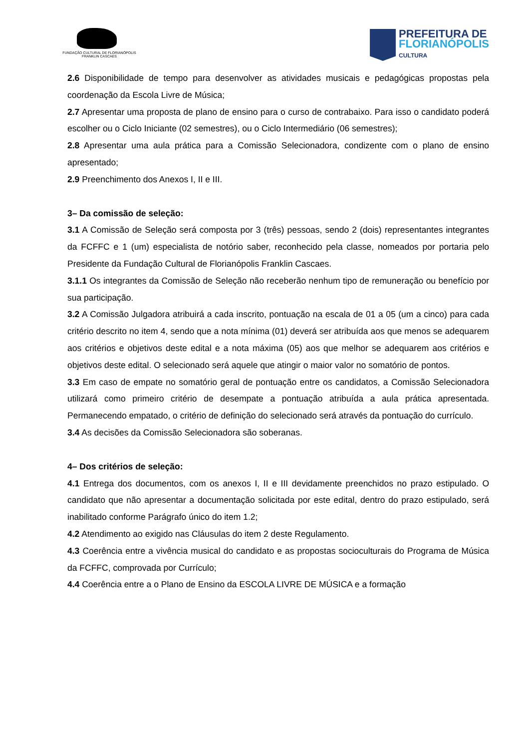FUNDAÇÃO CULTURAL DE FLORIANÓPOLIS
FRANKLIN CASCAES
PREFEITURA DE
FLORIANÓPOLIS
CULTURA
2.6 Disponibilidade de tempo para desenvolver as atividades musicais e pedagógicas propostas pela coordenação da Escola Livre de Música;
2.7 Apresentar uma proposta de plano de ensino para o curso de contrabaixo. Para isso o candidato poderá escolher ou o Ciclo Iniciante (02 semestres), ou o Ciclo Intermediário (06 semestres);
2.8 Apresentar uma aula prática para a Comissão Selecionadora, condizente com o plano de ensino apresentado;
2.9 Preenchimento dos Anexos I, II e III.
3– Da comissão de seleção:
3.1 A Comissão de Seleção será composta por 3 (três) pessoas, sendo 2 (dois) representantes integrantes da FCFFC e 1 (um) especialista de notório saber, reconhecido pela classe, nomeados por portaria pelo Presidente da Fundação Cultural de Florianópolis Franklin Cascaes.
3.1.1 Os integrantes da Comissão de Seleção não receberão nenhum tipo de remuneração ou benefício por sua participação.
3.2 A Comissão Julgadora atribuirá a cada inscrito, pontuação na escala de 01 a 05 (um a cinco) para cada critério descrito no item 4, sendo que a nota mínima (01) deverá ser atribuída aos que menos se adequarem aos critérios e objetivos deste edital e a nota máxima (05) aos que melhor se adequarem aos critérios e objetivos deste edital. O selecionado será aquele que atingir o maior valor no somatório de pontos.
3.3 Em caso de empate no somatório geral de pontuação entre os candidatos, a Comissão Selecionadora utilizará como primeiro critério de desempate a pontuação atribuída a aula prática apresentada. Permanecendo empatado, o critério de definição do selecionado será através da pontuação do currículo.
3.4 As decisões da Comissão Selecionadora são soberanas.
4– Dos critérios de seleção:
4.1 Entrega dos documentos, com os anexos I, II e III devidamente preenchidos no prazo estipulado. O candidato que não apresentar a documentação solicitada por este edital, dentro do prazo estipulado, será inabilitado conforme Parágrafo único do item 1.2;
4.2 Atendimento ao exigido nas Cláusulas do item 2 deste Regulamento.
4.3 Coerência entre a vivência musical do candidato e as propostas socioculturais do Programa de Música da FCFFC, comprovada por Currículo;
4.4 Coerência entre a o Plano de Ensino da ESCOLA LIVRE DE MÚSICA e a formação